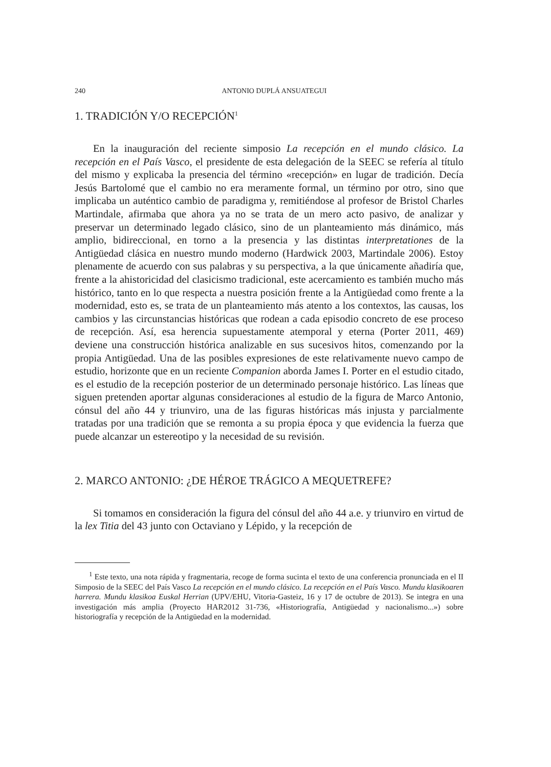240 ANTONIO DUPLÁ ANSUATEGUI
1. TRADICIÓN Y/O RECEPCIÓN<sup>1</sup>
En la inauguración del reciente simposio La recepción en el mundo clásico. La recepción en el País Vasco, el presidente de esta delegación de la SEEC se refería al título del mismo y explicaba la presencia del término «recepción» en lugar de tradición. Decía Jesús Bartolomé que el cambio no era meramente formal, un término por otro, sino que implicaba un auténtico cambio de paradigma y, remitiéndose al profesor de Bristol Charles Martindale, afirmaba que ahora ya no se trata de un mero acto pasivo, de analizar y preservar un determinado legado clásico, sino de un planteamiento más dinámico, más amplio, bidireccional, en torno a la presencia y las distintas interpretationes de la Antigüedad clásica en nuestro mundo moderno (Hardwick 2003, Martindale 2006). Estoy plenamente de acuerdo con sus palabras y su perspectiva, a la que únicamente añadiría que, frente a la ahistoricidad del clasicismo tradicional, este acercamiento es también mucho más histórico, tanto en lo que respecta a nuestra posición frente a la Antigüedad como frente a la modernidad, esto es, se trata de un planteamiento más atento a los contextos, las causas, los cambios y las circunstancias históricas que rodean a cada episodio concreto de ese proceso de recepción. Así, esa herencia supuestamente atemporal y eterna (Porter 2011, 469) deviene una construcción histórica analizable en sus sucesivos hitos, comenzando por la propia Antigüedad. Una de las posibles expresiones de este relativamente nuevo campo de estudio, horizonte que en un reciente Companion aborda James I. Porter en el estudio citado, es el estudio de la recepción posterior de un determinado personaje histórico. Las líneas que siguen pretenden aportar algunas consideraciones al estudio de la figura de Marco Antonio, cónsul del año 44 y triunviro, una de las figuras históricas más injusta y parcialmente tratadas por una tradición que se remonta a su propia época y que evidencia la fuerza que puede alcanzar un estereotipo y la necesidad de su revisión.
2. MARCO ANTONIO: ¿DE HÉROE TRÁGICO A MEQUETREFE?
Si tomamos en consideración la figura del cónsul del año 44 a.e. y triunviro en virtud de la lex Titia del 43 junto con Octaviano y Lépido, y la recepción de
<sup>1</sup> Este texto, una nota rápida y fragmentaria, recoge de forma sucinta el texto de una conferencia pronunciada en el II Simposio de la SEEC del País Vasco La recepción en el mundo clásico. La recepción en el País Vasco. Mundu klasikoaren harrera. Mundu klasikoa Euskal Herrian (UPV/EHU, Vitoria-Gasteiz, 16 y 17 de octubre de 2013). Se integra en una investigación más amplia (Proyecto HAR2012 31-736, «Historiografía, Antigüedad y nacionalismo...») sobre historiografía y recepción de la Antigüedad en la modernidad.